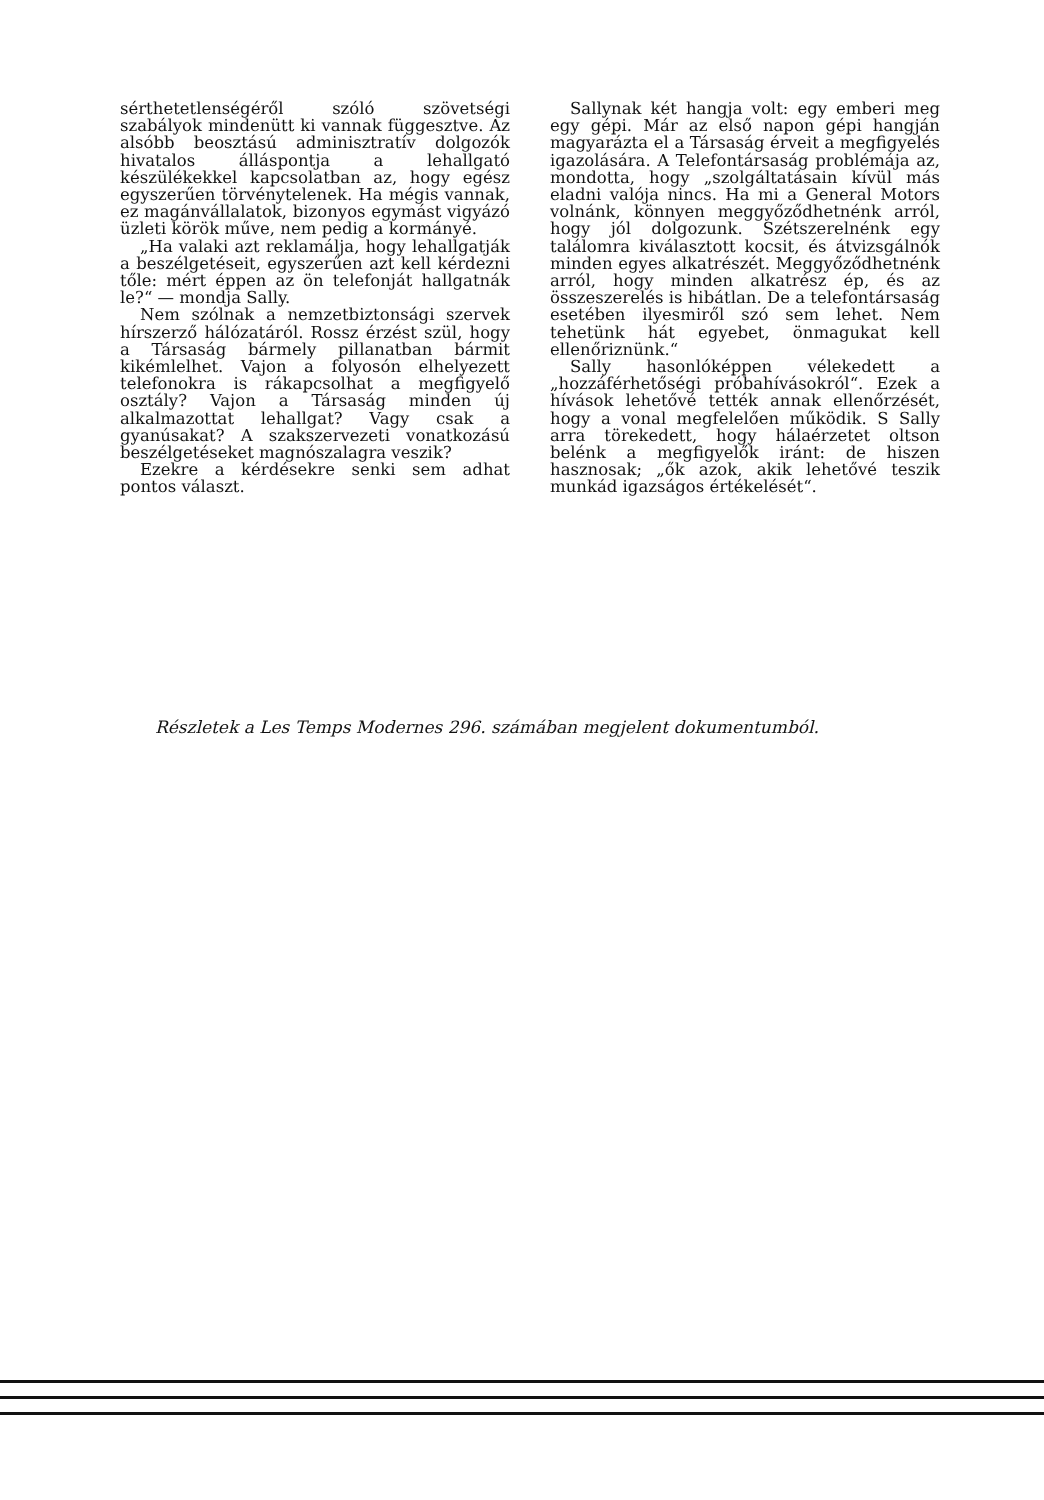sérthetetlenségéről szóló szövetségi szabályok mindenütt ki vannak függesztve. Az alsóbb beosztású adminisztratív dolgozók hivatalos álláspontja a lehallgató készülékekkel kapcsolatban az, hogy egész egyszerűen törvénytelenek. Ha mégis vannak, ez magánvállalatok, bizonyos egymást vigyázó üzleti körök műve, nem pedig a kormányé.
„Ha valaki azt reklamálja, hogy lehallgatják a beszélgetéseit, egyszerűen azt kell kérdezni tőle: mért éppen az ön telefonját hallgatnák le?“ — mondja Sally.
Nem szólnak a nemzetbiztonsági szervek hírszerző hálózatáról. Rossz érzést szül, hogy a Társaság bármely pillanatban bármit kikémlelhet. Vajon a folyosón elhelyezett telefonokra is rákapcsolhat a megfigyelő osztály? Vajon a Társaság minden új alkalmazottat lehallgat? Vagy csak a gyanúsakat? A szakszervezeti vonatkozású beszélgetéseket magnószalagra veszik?
Ezekre a kérdésekre senki sem adhat pontos választ.
Sallynak két hangja volt: egy emberi meg egy gépi. Már az első napon gépi hangján magyarázta el a Társaság érveit a megfigyelés igazolására. A Telefontársaság problémája az, mondotta, hogy „szolgáltatásain kívül más eladni valója nincs. Ha mi a General Motors volnánk, könnyen meggyőződhetnénk arról, hogy jól dolgozunk. Szétszerelnénk egy találomra kiválasztott kocsit, és átvizsgálnók minden egyes alkatrészét. Meggyőződhetnénk arról, hogy minden alkatrész ép, és az összeszerelés is hibátlan. De a telefontársaság esetében ilyesmiről szó sem lehet. Nem tehetünk hát egyebet, önmagukat kell ellenőriznünk.“
Sally hasonlóképpen vélekedett a „hozzáférhetőségi próbahívásokról“. Ezek a hívások lehetővé tették annak ellenőrzését, hogy a vonal megfelelően működik. S Sally arra törekedett, hogy hálaérzetet oltson belénk a megfigyelők iránt: de hiszen hasznosak; „ők azok, akik lehetővé teszik munkád igazságos értékelését“.
Részletek a Les Temps Modernes 296. számában megjelent dokumentumból.